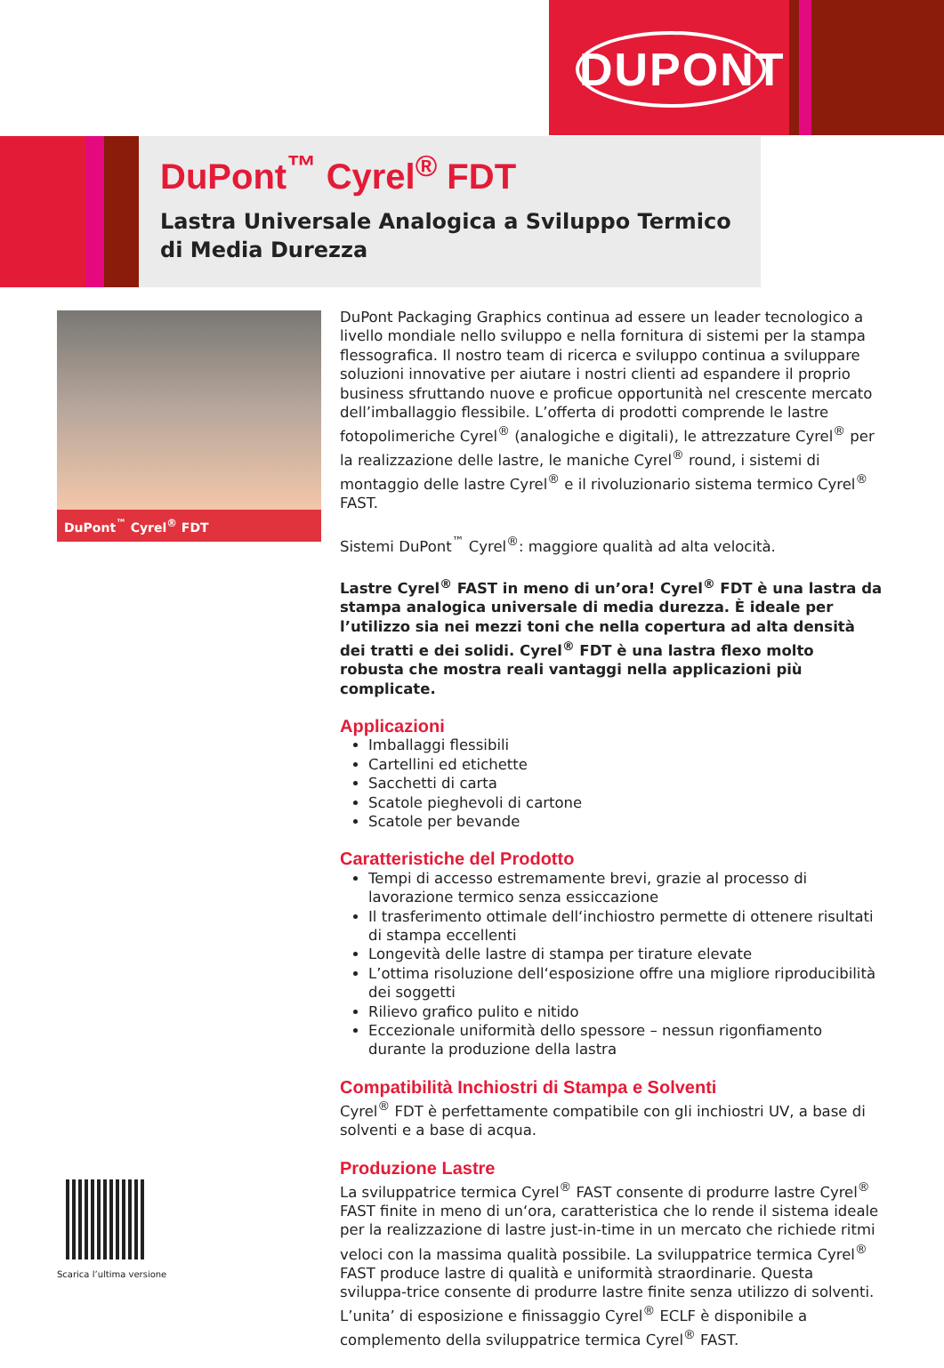DUPONT
DuPont<sup>™</sup> Cyrel<sup>®</sup> FDT
Lastra Universale Analogica a Sviluppo Termico
di Media Durezza
DuPont<sup>™</sup> Cyrel<sup>®</sup> FDT
DuPont Packaging Graphics continua ad essere un leader tecnologico a livello mondiale nello sviluppo e nella fornitura di sistemi per la stampa flessografica. Il nostro team di ricerca e sviluppo continua a sviluppare soluzioni innovative per aiutare i nostri clienti ad espandere il proprio business sfruttando nuove e proficue opportunità nel crescente mercato dell’imballaggio flessibile. L’offerta di prodotti comprende le lastre fotopolimeriche Cyrel<sup>®</sup> (analogiche e digitali), le attrezzature Cyrel<sup>®</sup> per la realizzazione delle lastre, le maniche Cyrel<sup>®</sup> round, i sistemi di montaggio delle lastre Cyrel<sup>®</sup> e il rivoluzionario sistema termico Cyrel<sup>®</sup> FAST.
Sistemi DuPont<sup>™</sup> Cyrel<sup>®</sup>: maggiore qualità ad alta velocità.
Lastre Cyrel<sup>®</sup> FAST in meno di un’ora! Cyrel<sup>®</sup> FDT è una lastra da stampa analogica universale di media durezza. È ideale per l’utilizzo sia nei mezzi toni che nella copertura ad alta densità dei tratti e dei solidi. Cyrel<sup>®</sup> FDT è una lastra flexo molto robusta che mostra reali vantaggi nella applicazioni più complicate.
Applicazioni
Imballaggi flessibili
Cartellini ed etichette
Sacchetti di carta
Scatole pieghevoli di cartone
Scatole per bevande
Caratteristiche del Prodotto
Tempi di accesso estremamente brevi, grazie al processo di lavorazione termico senza essiccazione
Il trasferimento ottimale dell‘inchiostro permette di ottenere risultati di stampa eccellenti
Longevità delle lastre di stampa per tirature elevate
L’ottima risoluzione dell‘esposizione offre una migliore riproducibilità dei soggetti
Rilievo grafico pulito e nitido
Eccezionale uniformità dello spessore – nessun rigonfiamento durante la produzione della lastra
Compatibilità Inchiostri di Stampa e Solventi
Cyrel<sup>®</sup> FDT è perfettamente compatibile con gli inchiostri UV, a base di solventi e a base di acqua.
Produzione Lastre
La sviluppatrice termica Cyrel<sup>®</sup> FAST consente di produrre lastre Cyrel<sup>®</sup> FAST finite in meno di un‘ora, caratteristica che lo rende il sistema ideale per la realizzazione di lastre just-in-time in un mercato che richiede ritmi veloci con la massima qualità possibile. La sviluppatrice termica Cyrel<sup>®</sup> FAST produce lastre di qualità e uniformità straordinarie. Questa sviluppa-trice consente di produrre lastre finite senza utilizzo di solventi. L’unita’ di esposizione e finissaggio Cyrel<sup>®</sup> ECLF è disponibile a complemento della sviluppatrice termica Cyrel<sup>®</sup> FAST.
Scarica l’ultima versione